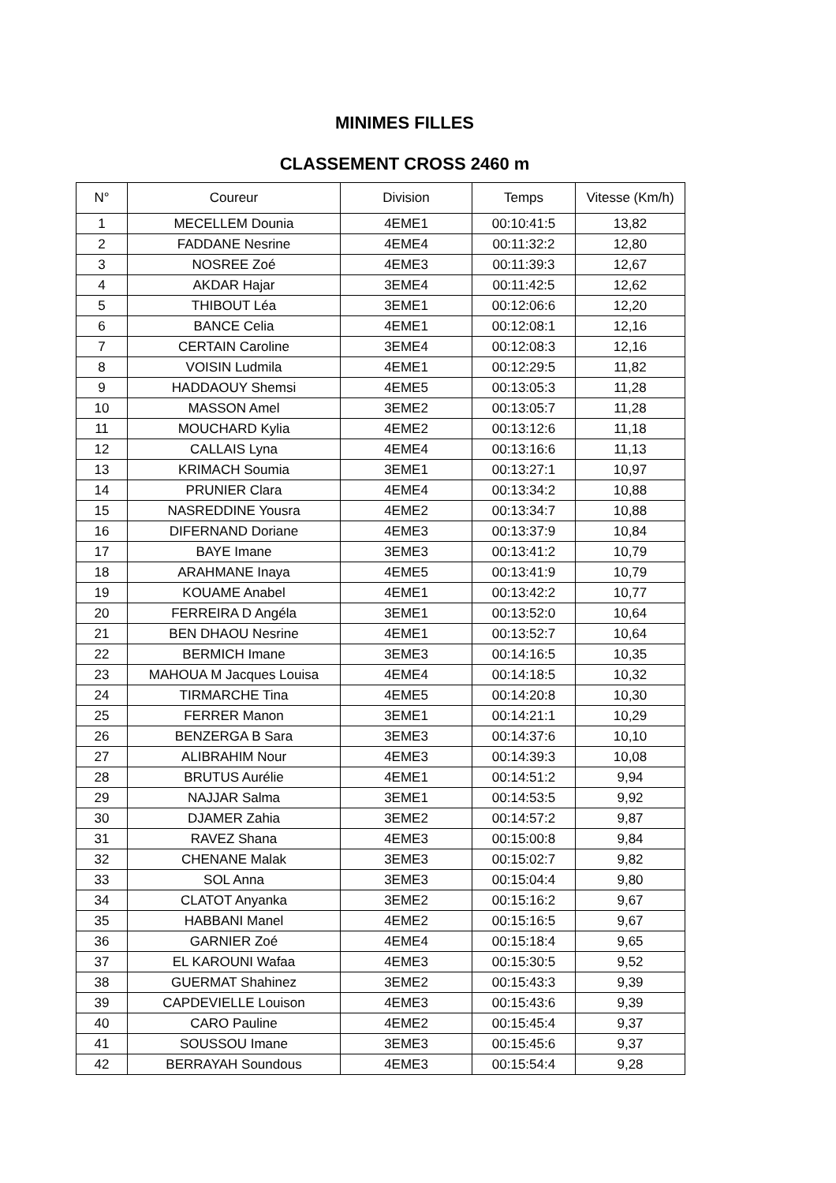MINIMES FILLES
CLASSEMENT CROSS 2460 m
| N° | Coureur | Division | Temps | Vitesse (Km/h) |
| --- | --- | --- | --- | --- |
| 1 | MECELLEM Dounia | 4EME1 | 00:10:41:5 | 13,82 |
| 2 | FADDANE Nesrine | 4EME4 | 00:11:32:2 | 12,80 |
| 3 | NOSREE Zoé | 4EME3 | 00:11:39:3 | 12,67 |
| 4 | AKDAR Hajar | 3EME4 | 00:11:42:5 | 12,62 |
| 5 | THIBOUT Léa | 3EME1 | 00:12:06:6 | 12,20 |
| 6 | BANCE Celia | 4EME1 | 00:12:08:1 | 12,16 |
| 7 | CERTAIN Caroline | 3EME4 | 00:12:08:3 | 12,16 |
| 8 | VOISIN Ludmila | 4EME1 | 00:12:29:5 | 11,82 |
| 9 | HADDAOUY Shemsi | 4EME5 | 00:13:05:3 | 11,28 |
| 10 | MASSON Amel | 3EME2 | 00:13:05:7 | 11,28 |
| 11 | MOUCHARD Kylia | 4EME2 | 00:13:12:6 | 11,18 |
| 12 | CALLAIS Lyna | 4EME4 | 00:13:16:6 | 11,13 |
| 13 | KRIMACH Soumia | 3EME1 | 00:13:27:1 | 10,97 |
| 14 | PRUNIER Clara | 4EME4 | 00:13:34:2 | 10,88 |
| 15 | NASREDDINE Yousra | 4EME2 | 00:13:34:7 | 10,88 |
| 16 | DIFERNAND Doriane | 4EME3 | 00:13:37:9 | 10,84 |
| 17 | BAYE Imane | 3EME3 | 00:13:41:2 | 10,79 |
| 18 | ARAHMANE Inaya | 4EME5 | 00:13:41:9 | 10,79 |
| 19 | KOUAME Anabel | 4EME1 | 00:13:42:2 | 10,77 |
| 20 | FERREIRA D Angéla | 3EME1 | 00:13:52:0 | 10,64 |
| 21 | BEN DHAOU Nesrine | 4EME1 | 00:13:52:7 | 10,64 |
| 22 | BERMICH Imane | 3EME3 | 00:14:16:5 | 10,35 |
| 23 | MAHOUA M Jacques Louisa | 4EME4 | 00:14:18:5 | 10,32 |
| 24 | TIRMARCHE Tina | 4EME5 | 00:14:20:8 | 10,30 |
| 25 | FERRER Manon | 3EME1 | 00:14:21:1 | 10,29 |
| 26 | BENZERGA B Sara | 3EME3 | 00:14:37:6 | 10,10 |
| 27 | ALIBRAHIM Nour | 4EME3 | 00:14:39:3 | 10,08 |
| 28 | BRUTUS Aurélie | 4EME1 | 00:14:51:2 | 9,94 |
| 29 | NAJJAR Salma | 3EME1 | 00:14:53:5 | 9,92 |
| 30 | DJAMER Zahia | 3EME2 | 00:14:57:2 | 9,87 |
| 31 | RAVEZ Shana | 4EME3 | 00:15:00:8 | 9,84 |
| 32 | CHENANE Malak | 3EME3 | 00:15:02:7 | 9,82 |
| 33 | SOL Anna | 3EME3 | 00:15:04:4 | 9,80 |
| 34 | CLATOT Anyanka | 3EME2 | 00:15:16:2 | 9,67 |
| 35 | HABBANI Manel | 4EME2 | 00:15:16:5 | 9,67 |
| 36 | GARNIER Zoé | 4EME4 | 00:15:18:4 | 9,65 |
| 37 | EL KAROUNI Wafaa | 4EME3 | 00:15:30:5 | 9,52 |
| 38 | GUERMAT Shahinez | 3EME2 | 00:15:43:3 | 9,39 |
| 39 | CAPDEVIELLE Louison | 4EME3 | 00:15:43:6 | 9,39 |
| 40 | CARO Pauline | 4EME2 | 00:15:45:4 | 9,37 |
| 41 | SOUSSOU Imane | 3EME3 | 00:15:45:6 | 9,37 |
| 42 | BERRAYAH Soundous | 4EME3 | 00:15:54:4 | 9,28 |